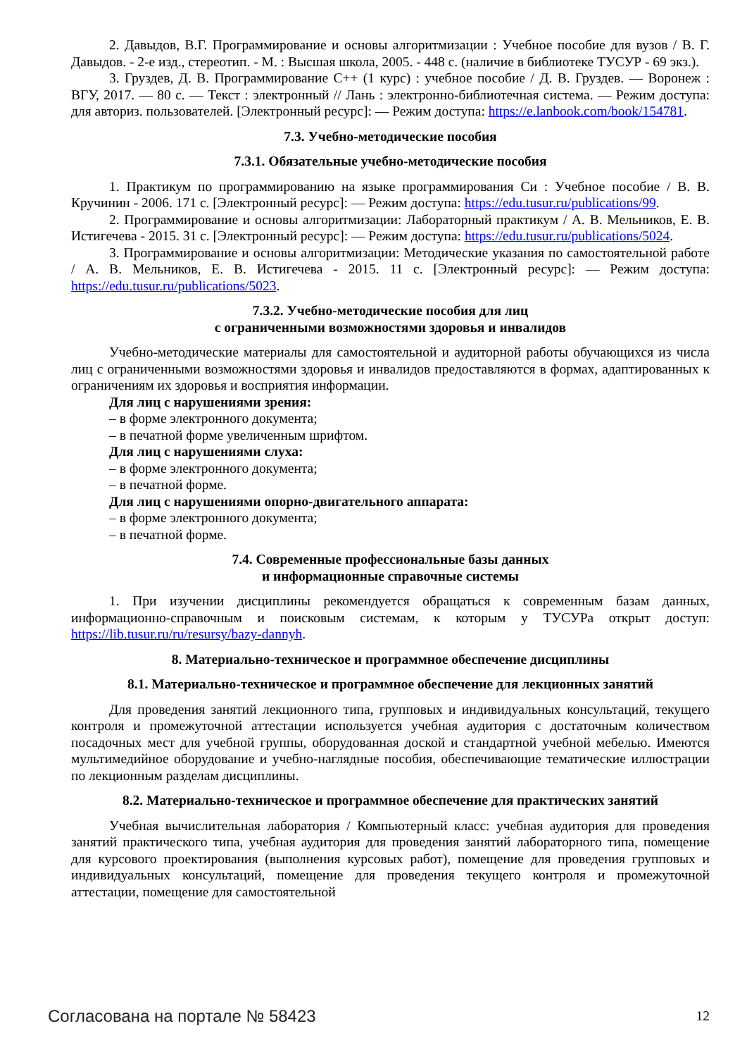2. Давыдов, В.Г. Программирование и основы алгоритмизации : Учебное пособие для вузов / В. Г. Давыдов. - 2-е изд., стереотип. - М. : Высшая школа, 2005. - 448 с. (наличие в библиотеке ТУСУР - 69 экз.).
3. Груздев, Д. В. Программирование С++ (1 курс) : учебное пособие / Д. В. Груздев. — Воронеж : ВГУ, 2017. — 80 с. — Текст : электронный // Лань : электронно-библиотечная система. — Режим доступа: для авториз. пользователей. [Электронный ресурс]: — Режим доступа: https://e.lanbook.com/book/154781.
7.3. Учебно-методические пособия
7.3.1. Обязательные учебно-методические пособия
1. Практикум по программированию на языке программирования Си : Учебное пособие / В. В. Кручинин - 2006. 171 с. [Электронный ресурс]: — Режим доступа: https://edu.tusur.ru/publications/99.
2. Программирование и основы алгоритмизации: Лабораторный практикум / А. В. Мельников, Е. В. Истигечева - 2015. 31 с. [Электронный ресурс]: — Режим доступа: https://edu.tusur.ru/publications/5024.
3. Программирование и основы алгоритмизации: Методические указания по самостоятельной работе / А. В. Мельников, Е. В. Истигечева - 2015. 11 с. [Электронный ресурс]: — Режим доступа: https://edu.tusur.ru/publications/5023.
7.3.2. Учебно-методические пособия для лиц
с ограниченными возможностями здоровья и инвалидов
Учебно-методические материалы для самостоятельной и аудиторной работы обучающихся из числа лиц с ограниченными возможностями здоровья и инвалидов предоставляются в формах, адаптированных к ограничениям их здоровья и восприятия информации.
Для лиц с нарушениями зрения:
– в форме электронного документа;
– в печатной форме увеличенным шрифтом.
Для лиц с нарушениями слуха:
– в форме электронного документа;
– в печатной форме.
Для лиц с нарушениями опорно-двигательного аппарата:
– в форме электронного документа;
– в печатной форме.
7.4. Современные профессиональные базы данных
и информационные справочные системы
1. При изучении дисциплины рекомендуется обращаться к современным базам данных, информационно-справочным и поисковым системам, к которым у ТУСУРа открыт доступ: https://lib.tusur.ru/ru/resursy/bazy-dannyh.
8. Материально-техническое и программное обеспечение дисциплины
8.1. Материально-техническое и программное обеспечение для лекционных занятий
Для проведения занятий лекционного типа, групповых и индивидуальных консультаций, текущего контроля и промежуточной аттестации используется учебная аудитория с достаточным количеством посадочных мест для учебной группы, оборудованная доской и стандартной учебной мебелью. Имеются мультимедийное оборудование и учебно-наглядные пособия, обеспечивающие тематические иллюстрации по лекционным разделам дисциплины.
8.2. Материально-техническое и программное обеспечение для практических занятий
Учебная вычислительная лаборатория / Компьютерный класс: учебная аудитория для проведения занятий практического типа, учебная аудитория для проведения занятий лабораторного типа, помещение для курсового проектирования (выполнения курсовых работ), помещение для проведения групповых и индивидуальных консультаций, помещение для проведения текущего контроля и промежуточной аттестации, помещение для самостоятельной
Согласована на портале № 58423 12